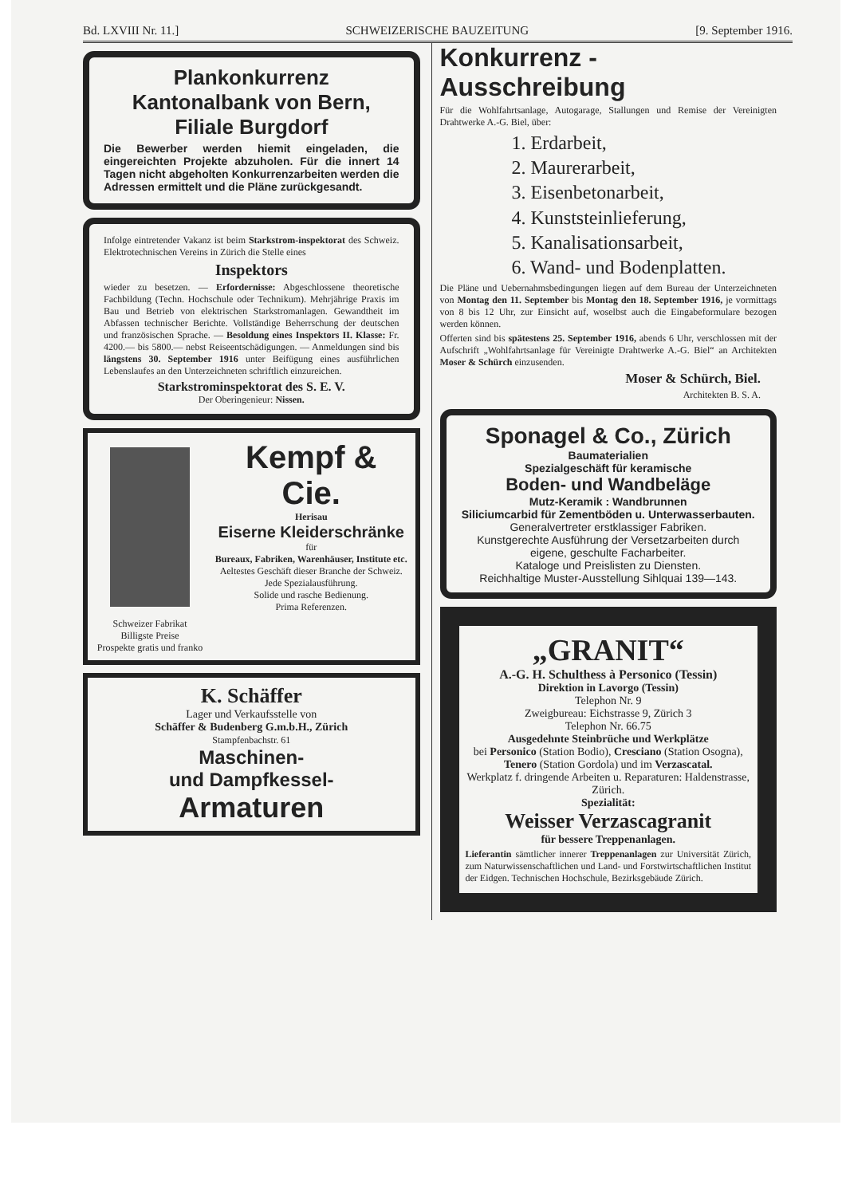Bd. LXVIII Nr. 11.] SCHWEIZERISCHE BAUZEITUNG [9. September 1916.
Plankonkurrenz
Kantonalbank von Bern,
Filiale Burgdorf
Die Bewerber werden hiemit eingeladen, die eingereichten Projekte abzuholen. Für die innert 14 Tagen nicht abgeholten Konkurrenzarbeiten werden die Adressen ermittelt und die Pläne zurückgesandt.
Infolge eintretender Vakanz ist beim Starkstrom-inspektorat des Schweiz. Elektrotechnischen Vereins in Zürich die Stelle eines
Inspektors
wieder zu besetzen. — Erfordernisse: Abgeschlossene theoretische Fachbildung (Techn. Hochschule oder Technikum). Mehrjährige Praxis im Bau und Betrieb von elektrischen Starkstromanlagen. Gewandtheit im Abfassen technischer Berichte. Vollständige Beherrschung der deutschen und französischen Sprache. — Besoldung eines Inspektors II. Klasse: Fr. 4200.— bis 5800.— nebst Reiseentschädigungen. — Anmeldungen sind bis längstens 30. September 1916 unter Beifügung eines ausführlichen Lebenslaufes an den Unterzeichneten schriftlich einzureichen.
Starkstrominspektorat des S. E. V.
Der Oberingenieur: Nissen.
Schweizer Fabrikat
Billigste Preise
Prospekte gratis und franko
Kempf & Cie.
Herisau
Eiserne Kleiderschränke
für
Bureaux, Fabriken, Warenhäuser, Institute etc.
Aeltestes Geschäft dieser Branche der Schweiz.
Jede Spezialausführung.
Solide und rasche Bedienung.
Prima Referenzen.
K. Schäffer
Lager und Verkaufsstelle von
Schäffer & Budenberg G.m.b.H., Zürich
Stampfenbachstr. 61
Maschinen-
und Dampfkessel-
Armaturen
Konkurrenz - Ausschreibung
Für die Wohlfahrtsanlage, Autogarage, Stallungen und Remise der Vereinigten Drahtwerke A.-G. Biel, über:
1. Erdarbeit,
2. Maurerarbeit,
3. Eisenbetonarbeit,
4. Kunststeinlieferung,
5. Kanalisationsarbeit,
6. Wand- und Bodenplatten.
Die Pläne und Uebernahmsbedingungen liegen auf dem Bureau der Unterzeichneten von Montag den 11. September bis Montag den 18. September 1916, je vormittags von 8 bis 12 Uhr, zur Einsicht auf, woselbst auch die Eingabeformulare bezogen werden können.
Offerten sind bis spätestens 25. September 1916, abends 6 Uhr, verschlossen mit der Aufschrift „Wohlfahrtsanlage für Vereinigte Drahtwerke A.-G. Biel“ an Architekten Moser & Schürch einzusenden.
Moser & Schürch, Biel.
Architekten B. S. A.
Sponagel & Co., Zürich
Baumaterialien
Spezialgeschäft für keramische
Boden- und Wandbeläge
Mutz-Keramik : Wandbrunnen
Siliciumcarbid für Zementböden u. Unterwasserbauten.
Generalvertreter erstklassiger Fabriken.
Kunstgerechte Ausführung der Versetzarbeiten durch eigene, geschulte Facharbeiter.
Kataloge und Preislisten zu Diensten.
Reichhaltige Muster-Ausstellung Sihlquai 139—143.
„GRANIT“
A.-G. H. Schulthess à Personico (Tessin)
Direktion in Lavorgo (Tessin)
Telephon Nr. 9
Zweigbureau: Eichstrasse 9, Zürich 3
Telephon Nr. 66.75
Ausgedehnte Steinbrüche und Werkplätze
bei Personico (Station Bodio), Cresciano (Station Osogna), Tenero (Station Gordola) und im Verzascatal.
Werkplatz f. dringende Arbeiten u. Reparaturen: Haldenstrasse, Zürich.
Spezialität:
Weisser Verzascagranit
für bessere Treppenanlagen.
Lieferantin sämtlicher innerer Treppenanlagen zur Universität Zürich, zum Naturwissenschaftlichen und Land- und Forstwirtschaftlichen Institut der Eidgen. Technischen Hochschule, Bezirksgebäude Zürich.